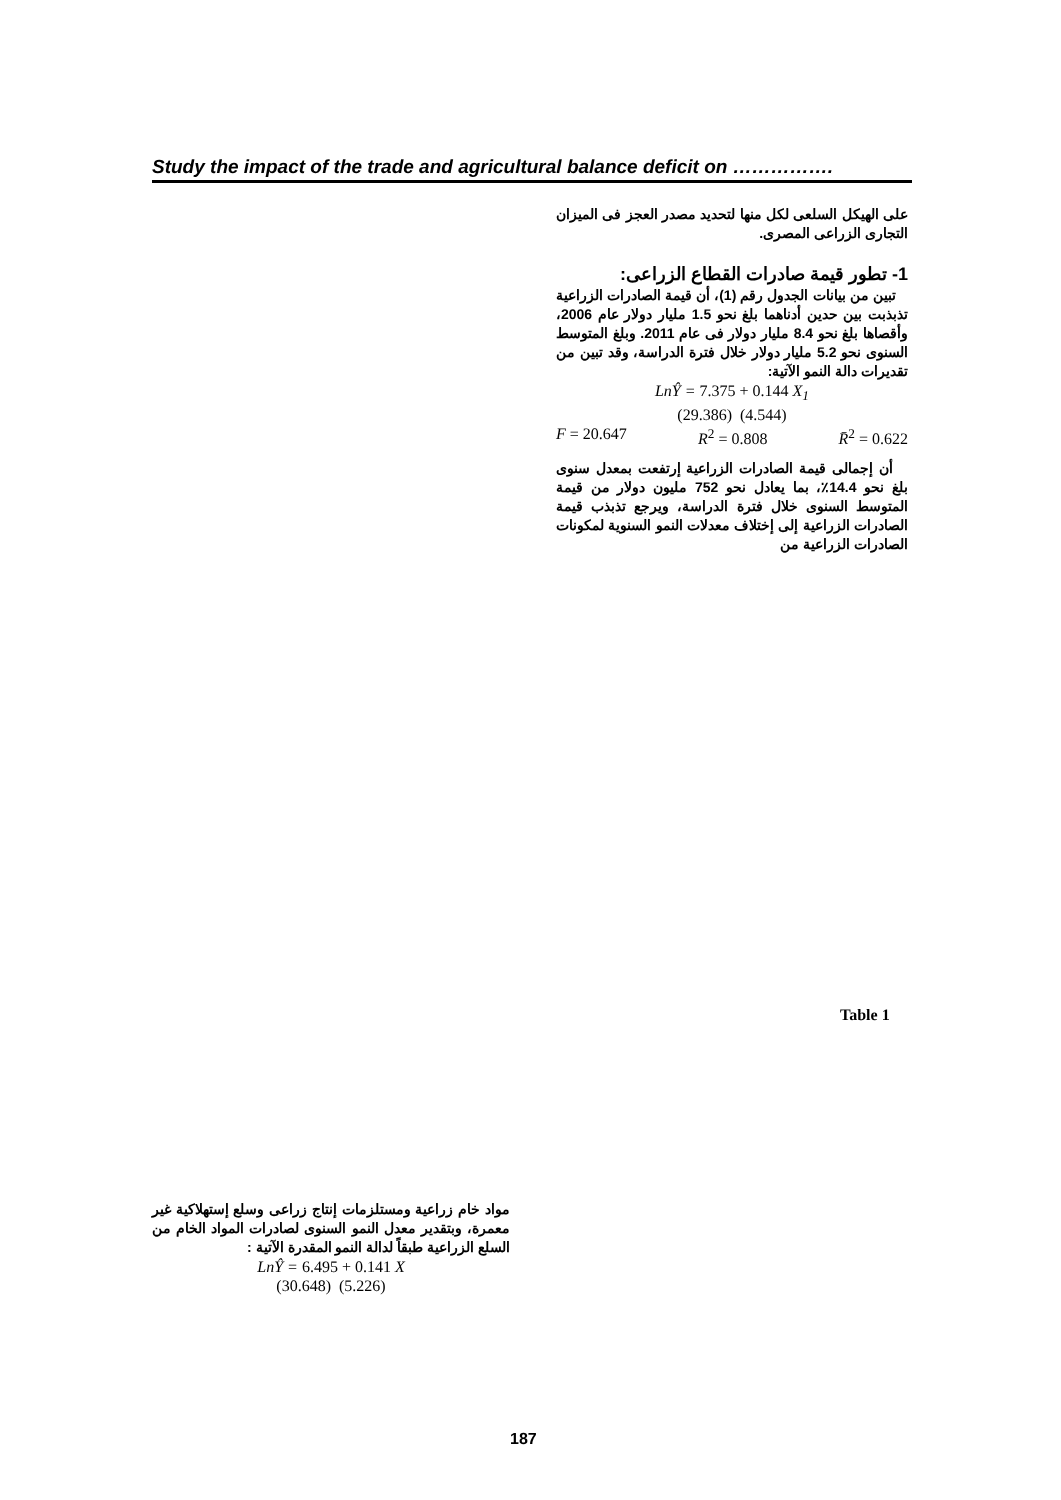Study the impact of the trade and agricultural balance deficit on …………….
على الهيكل السلعى لكل منها لتحديد مصدر العجز فى الميزان التجارى الزراعى المصرى.
1- تطور قيمة صادرات القطاع الزراعى:
تبين من بيانات الجدول رقم (1)، أن قيمة الصادرات الزراعية تذبذبت بين حدين أدناهما بلغ نحو 1.5 مليار دولار عام 2006، وأقصاها بلغ نحو 8.4 مليار دولار فى عام 2011. وبلغ المتوسط السنوى نحو 5.2 مليار دولار خلال فترة الدراسة، وقد تبين من تقديرات دالة النمو الآتية:
LnŶ = 7.375 + 0.144 X<sub>1</sub>
(29.386) (4.544)
F = 20.647 R<sup>2</sup> = 0.808 R̄<sup>2</sup> = 0.622
أن إجمالى قيمة الصادرات الزراعية إرتفعت بمعدل سنوى بلغ نحو 14.4٪، بما يعادل نحو 752 مليون دولار من قيمة المتوسط السنوى خلال فترة الدراسة، ويرجع تذبذب قيمة الصادرات الزراعية إلى إختلاف معدلات النمو السنوية لمكونات الصادرات الزراعية من
Table 1
مواد خام زراعية ومستلزمات إنتاج زراعى وسلع إستهلاكية غير معمرة، وبتقدير معدل النمو السنوى لصادرات المواد الخام من السلع الزراعية طبقاً لدالة النمو المقدرة الآتية :
LnŶ = 6.495 + 0.141 X
(30.648) (5.226)
187